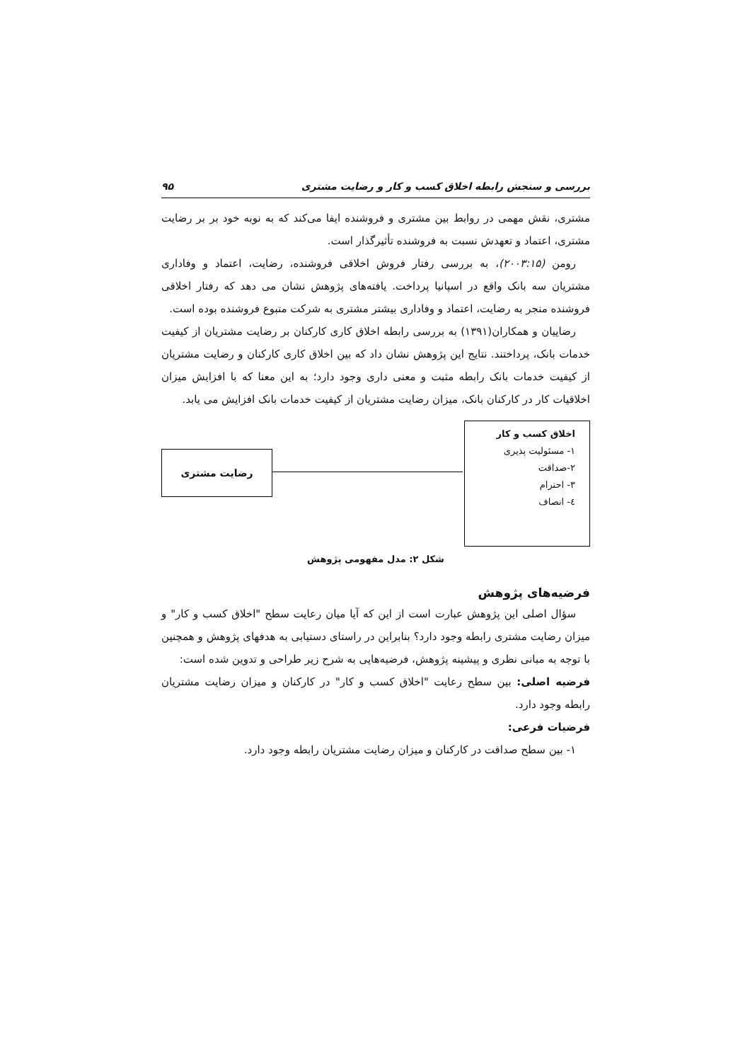بررسی و سنجش رابطه اخلاق کسب و کار و رضایت مشتری ۹۵
مشتری، نقش مهمی در روابط بین مشتری و فروشنده ایفا می‌کند که به نوبه خود بر بر رضایت مشتری، اعتماد و تعهدش نسبت به فروشنده تأثیرگذار است.
رومن (۲۰۰۳:۱۵)، به بررسی رفتار فروش اخلاقی فروشنده، رضایت، اعتماد و وفاداری مشتریان سه بانک واقع در اسپانیا پرداخت. یافته‌های پژوهش نشان می دهد که رفتار اخلاقی فروشنده منجر به رضایت، اعتماد و وفاداری بیشتر مشتری به شرکت متبوع فروشنده بوده است.
رضاییان و همکاران(۱۳۹۱) به بررسی رابطه اخلاق کاری کارکنان بر رضایت مشتریان از کیفیت خدمات بانک، پرداختند. نتایج این پژوهش نشان داد که بین اخلاق کاری کارکنان و رضایت مشتریان از کیفیت خدمات بانک رابطه مثبت و معنی داری وجود دارد؛ به این معنا که با افزایش میزان اخلاقیات کار در کارکنان بانک، میزان رضایت مشتریان از کیفیت خدمات بانک افزایش می یابد.
اخلاق کسب و کار
۱- مسئولیت پذیری
۲-صداقت
۳- احترام
٤- انصاف
رضایت مشتری
شکل ۲: مدل مفهومی پژوهش
فرضیه‌های پژوهش
سؤال اصلی این پژوهش عبارت است از این که آیا میان رعایت سطح "اخلاق کسب و کار" و میزان رضایت مشتری رابطه وجود دارد؟ بنابراین در راستای دستیابی به هدفهای پژوهش و همچنین با توجه به مبانی نظری و پیشینه پژوهش، فرضیه‌هایی به شرح زیر طراحی و تدوین شده است:
فرضیه اصلی: بین سطح رعایت "اخلاق کسب و کار" در کارکنان و میزان رضایت مشتریان رابطه وجود دارد.
فرضیات فرعی:
۱- بین سطح صداقت در کارکنان و میزان رضایت مشتریان رابطه وجود دارد.